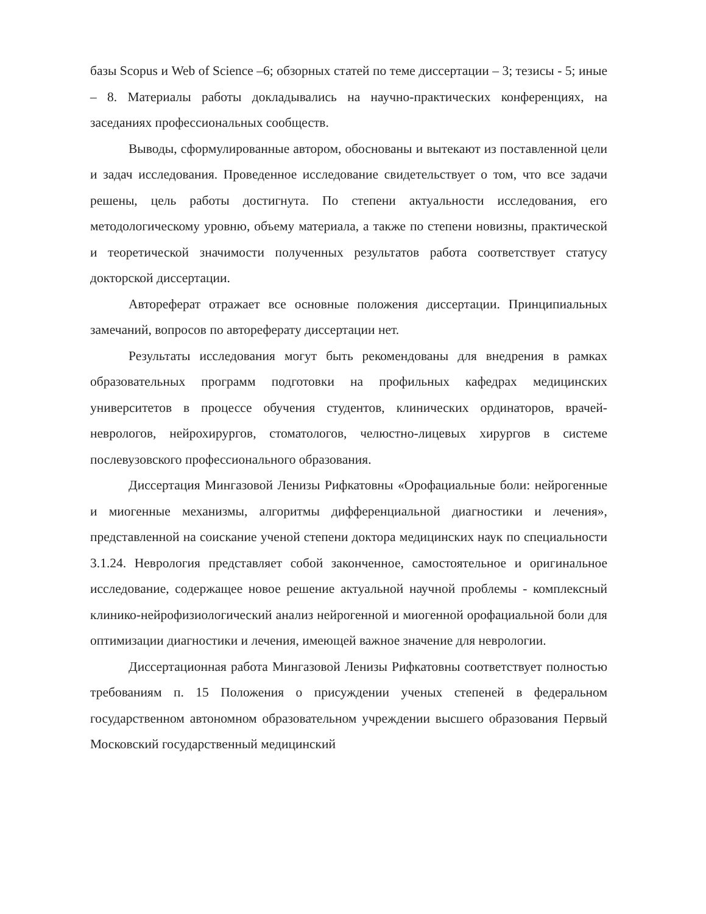базы Scopus и Web of Science –6; обзорных статей по теме диссертации – 3; тезисы - 5; иные – 8. Материалы работы докладывались на научно-практических конференциях, на заседаниях профессиональных сообществ.
Выводы, сформулированные автором, обоснованы и вытекают из поставленной цели и задач исследования. Проведенное исследование свидетельствует о том, что все задачи решены, цель работы достигнута. По степени актуальности исследования, его методологическому уровню, объему материала, а также по степени новизны, практической и теоретической значимости полученных результатов работа соответствует статусу докторской диссертации.
Автореферат отражает все основные положения диссертации. Принципиальных замечаний, вопросов по автореферату диссертации нет.
Результаты исследования могут быть рекомендованы для внедрения в рамках образовательных программ подготовки на профильных кафедрах медицинских университетов в процессе обучения студентов, клинических ординаторов, врачей-неврологов, нейрохирургов, стоматологов, челюстно-лицевых хирургов в системе послевузовского профессионального образования.
Диссертация Мингазовой Ленизы Рифкатовны «Орофациальные боли: нейрогенные и миогенные механизмы, алгоритмы дифференциальной диагностики и лечения», представленной на соискание ученой степени доктора медицинских наук по специальности 3.1.24. Неврология представляет собой законченное, самостоятельное и оригинальное исследование, содержащее новое решение актуальной научной проблемы - комплексный клинико-нейрофизиологический анализ нейрогенной и миогенной орофациальной боли для оптимизации диагностики и лечения, имеющей важное значение для неврологии.
Диссертационная работа Мингазовой Ленизы Рифкатовны соответствует полностью требованиям п. 15 Положения о присуждении ученых степеней в федеральном государственном автономном образовательном учреждении высшего образования Первый Московский государственный медицинский